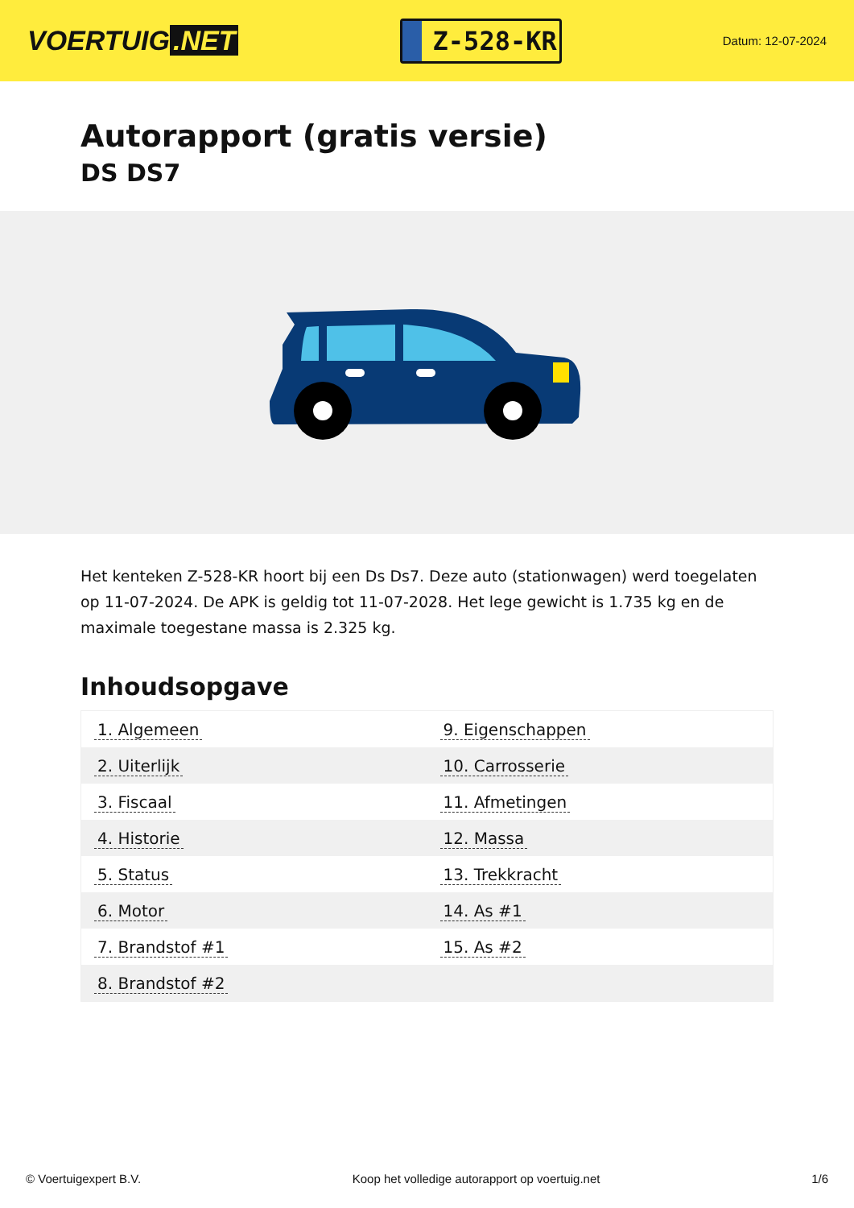VOERTUIG.NET
Z-528-KR
Datum: 12-07-2024
Autorapport (gratis versie)
DS DS7
Het kenteken Z-528-KR hoort bij een Ds Ds7. Deze auto (stationwagen) werd toegelaten op 11-07-2024. De APK is geldig tot 11-07-2028. Het lege gewicht is 1.735 kg en de maximale toegestane massa is 2.325 kg.
Inhoudsopgave
| 1. Algemeen | 9. Eigenschappen |
| 2. Uiterlijk | 10. Carrosserie |
| 3. Fiscaal | 11. Afmetingen |
| 4. Historie | 12. Massa |
| 5. Status | 13. Trekkracht |
| 6. Motor | 14. As #1 |
| 7. Brandstof #1 | 15. As #2 |
| 8. Brandstof #2 | |
© Voertuigexpert B.V. Koop het volledige autorapport op voertuig.net 1/6